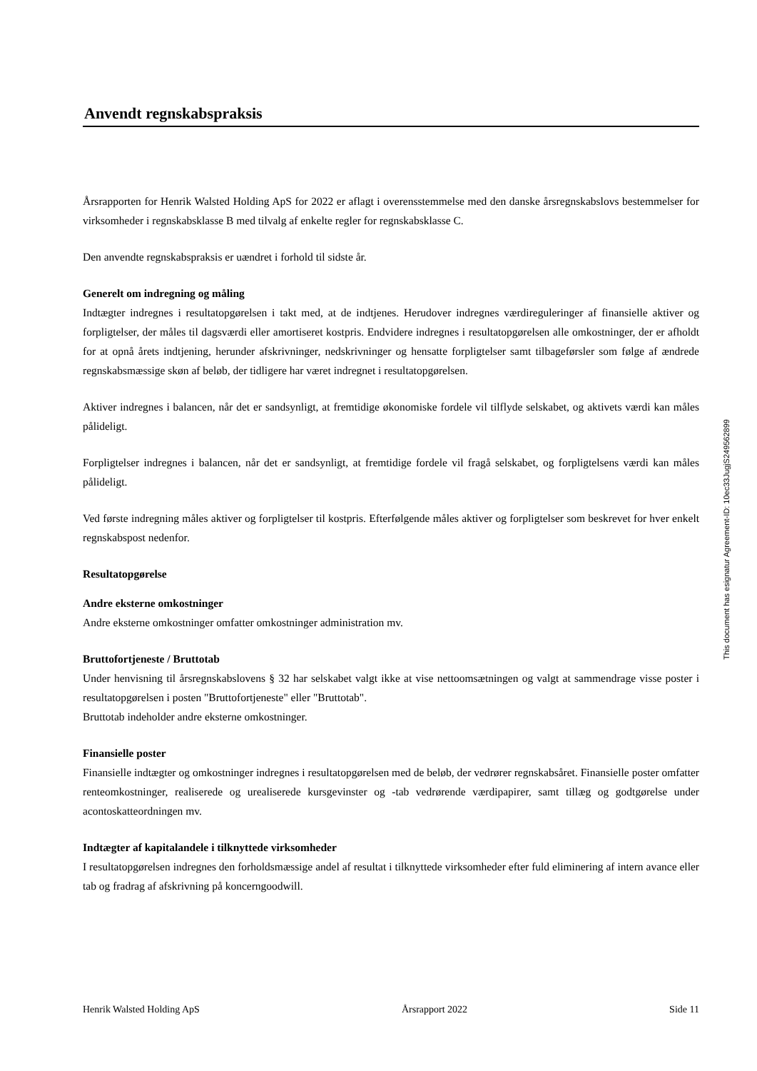Anvendt regnskabspraksis
Årsrapporten for Henrik Walsted Holding ApS for 2022 er aflagt i overensstemmelse med den danske årsregnskabslovs bestemmelser for virksomheder i regnskabsklasse B med tilvalg af enkelte regler for regnskabsklasse C.
Den anvendte regnskabspraksis er uændret i forhold til sidste år.
Generelt om indregning og måling
Indtægter indregnes i resultatopgørelsen i takt med, at de indtjenes. Herudover indregnes værdireguleringer af finansielle aktiver og forpligtelser, der måles til dagsværdi eller amortiseret kostpris. Endvidere indregnes i resultatopgørelsen alle omkostninger, der er afholdt for at opnå årets indtjening, herunder afskrivninger, nedskrivninger og hensatte forpligtelser samt tilbageførsler som følge af ændrede regnskabsmæssige skøn af beløb, der tidligere har været indregnet i resultatopgørelsen.
Aktiver indregnes i balancen, når det er sandsynligt, at fremtidige økonomiske fordele vil tilflyde selskabet, og aktivets værdi kan måles pålideligt.
Forpligtelser indregnes i balancen, når det er sandsynligt, at fremtidige fordele vil fragå selskabet, og forpligtelsens værdi kan måles pålideligt.
Ved første indregning måles aktiver og forpligtelser til kostpris. Efterfølgende måles aktiver og forpligtelser som beskrevet for hver enkelt regnskabspost nedenfor.
Resultatopgørelse
Andre eksterne omkostninger
Andre eksterne omkostninger omfatter omkostninger administration mv.
Bruttofortjeneste / Bruttotab
Under henvisning til årsregnskabslovens § 32 har selskabet valgt ikke at vise nettoomsætningen og valgt at sammendrage visse poster i resultatopgørelsen i posten "Bruttofortjeneste" eller "Bruttotab".
Bruttotab indeholder andre eksterne omkostninger.
Finansielle poster
Finansielle indtægter og omkostninger indregnes i resultatopgørelsen med de beløb, der vedrører regnskabsåret. Finansielle poster omfatter renteomkostninger, realiserede og urealiserede kursgevinster og -tab vedrørende værdipapirer, samt tillæg og godtgørelse under acontoskatteordningen mv.
Indtægter af kapitalandele i tilknyttede virksomheder
I resultatopgørelsen indregnes den forholdsmæssige andel af resultat i tilknyttede virksomheder efter fuld eliminering af intern avance eller tab og fradrag af afskrivning på koncerngoodwill.
This document has esignatur Agreement-ID: 10ec33JugjS249562899
Henrik Walsted Holding ApS Årsrapport 2022 Side 11